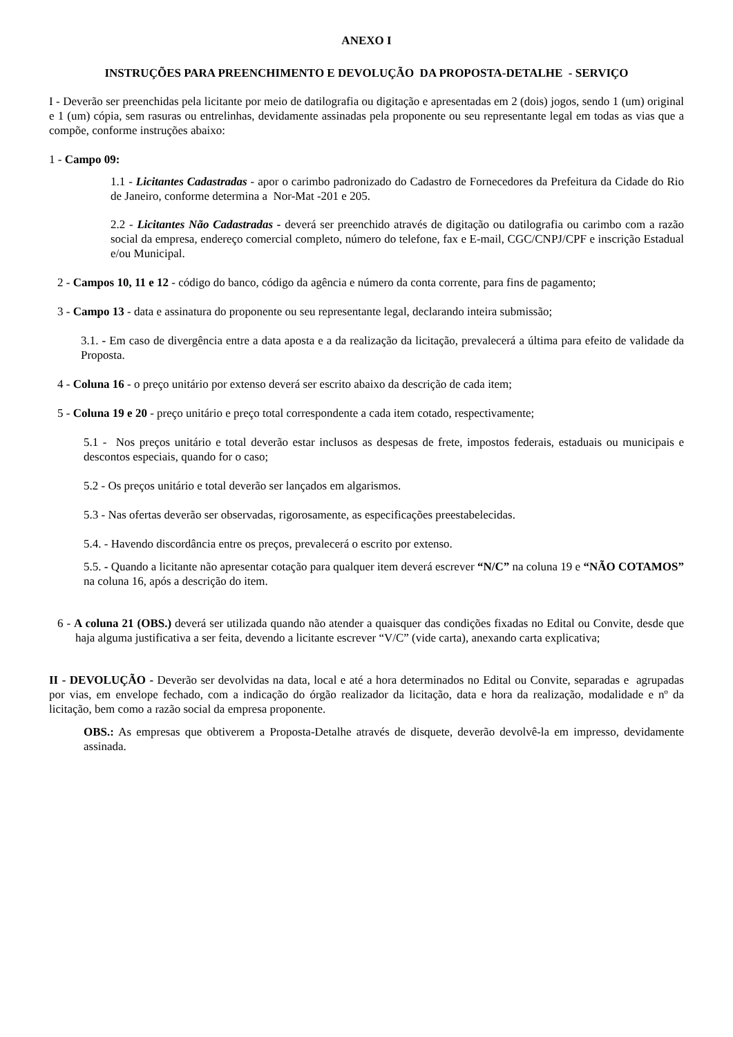ANEXO I
INSTRUÇÕES PARA PREENCHIMENTO E DEVOLUÇÃO DA PROPOSTA-DETALHE - SERVIÇO
I - Deverão ser preenchidas pela licitante por meio de datilografia ou digitação e apresentadas em 2 (dois) jogos, sendo 1 (um) original e 1 (um) cópia, sem rasuras ou entrelinhas, devidamente assinadas pela proponente ou seu representante legal em todas as vias que a compõe, conforme instruções abaixo:
1 - Campo 09:
1.1 - Licitantes Cadastradas - apor o carimbo padronizado do Cadastro de Fornecedores da Prefeitura da Cidade do Rio de Janeiro, conforme determina a Nor-Mat -201 e 205.
2.2 - Licitantes Não Cadastradas - deverá ser preenchido através de digitação ou datilografia ou carimbo com a razão social da empresa, endereço comercial completo, número do telefone, fax e E-mail, CGC/CNPJ/CPF e inscrição Estadual e/ou Municipal.
2 - Campos 10, 11 e 12 - código do banco, código da agência e número da conta corrente, para fins de pagamento;
3 - Campo 13 - data e assinatura do proponente ou seu representante legal, declarando inteira submissão;
3.1. - Em caso de divergência entre a data aposta e a da realização da licitação, prevalecerá a última para efeito de validade da Proposta.
4 - Coluna 16 - o preço unitário por extenso deverá ser escrito abaixo da descrição de cada item;
5 - Coluna 19 e 20 - preço unitário e preço total correspondente a cada item cotado, respectivamente;
5.1 - Nos preços unitário e total deverão estar inclusos as despesas de frete, impostos federais, estaduais ou municipais e descontos especiais, quando for o caso;
5.2 - Os preços unitário e total deverão ser lançados em algarismos.
5.3 - Nas ofertas deverão ser observadas, rigorosamente, as especificações preestabelecidas.
5.4. - Havendo discordância entre os preços, prevalecerá o escrito por extenso.
5.5. - Quando a licitante não apresentar cotação para qualquer item deverá escrever “N/C” na coluna 19 e “NÃO COTAMOS” na coluna 16, após a descrição do item.
6 - A coluna 21 (OBS.) deverá ser utilizada quando não atender a quaisquer das condições fixadas no Edital ou Convite, desde que haja alguma justificativa a ser feita, devendo a licitante escrever “V/C” (vide carta), anexando carta explicativa;
II - DEVOLUÇÃO - Deverão ser devolvidas na data, local e até a hora determinados no Edital ou Convite, separadas e agrupadas por vias, em envelope fechado, com a indicação do órgão realizador da licitação, data e hora da realização, modalidade e nº da licitação, bem como a razão social da empresa proponente.
OBS.: As empresas que obtiverem a Proposta-Detalhe através de disquete, deverão devolvê-la em impresso, devidamente assinada.